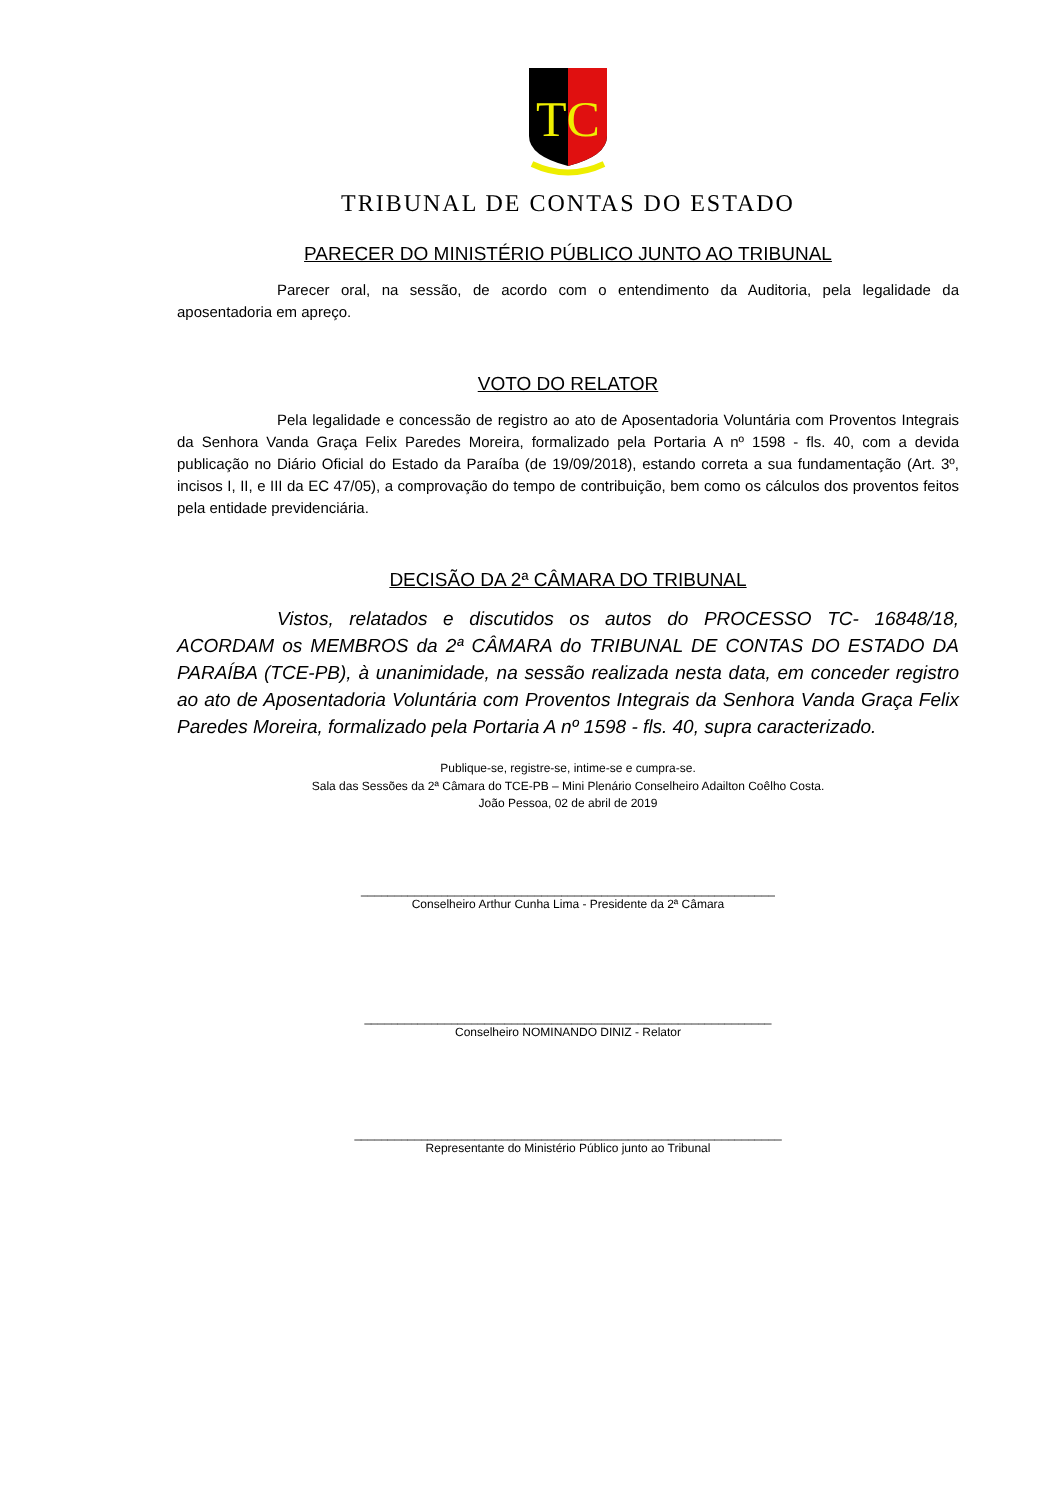TC
TRIBUNAL DE CONTAS DO ESTADO
PARECER DO MINISTÉRIO PÚBLICO JUNTO AO TRIBUNAL
Parecer oral, na sessão, de acordo com o entendimento da Auditoria, pela legalidade da aposentadoria em apreço.
VOTO DO RELATOR
Pela legalidade e concessão de registro ao ato de Aposentadoria Voluntária com Proventos Integrais da Senhora Vanda Graça Felix Paredes Moreira, formalizado pela Portaria A nº 1598 - fls. 40, com a devida publicação no Diário Oficial do Estado da Paraíba (de 19/09/2018), estando correta a sua fundamentação (Art. 3º, incisos I, II, e III da EC 47/05), a comprovação do tempo de contribuição, bem como os cálculos dos proventos feitos pela entidade previdenciária.
DECISÃO DA 2ª CÂMARA DO TRIBUNAL
Vistos, relatados e discutidos os autos do PROCESSO TC- 16848/18, ACORDAM os MEMBROS da 2ª CÂMARA do TRIBUNAL DE CONTAS DO ESTADO DA PARAÍBA (TCE-PB), à unanimidade, na sessão realizada nesta data, em conceder registro ao ato de Aposentadoria Voluntária com Proventos Integrais da Senhora Vanda Graça Felix Paredes Moreira, formalizado pela Portaria A nº 1598 - fls. 40, supra caracterizado.
Publique-se, registre-se, intime-se e cumpra-se.
Sala das Sessões da 2ª Câmara do TCE-PB – Mini Plenário Conselheiro Adailton Coêlho Costa.
João Pessoa, 02 de abril de 2019
______________________________________________________________
Conselheiro Arthur Cunha Lima - Presidente da 2ª Câmara
_____________________________________________________________
Conselheiro NOMINANDO DINIZ - Relator
________________________________________________________________
Representante do Ministério Público junto ao Tribunal